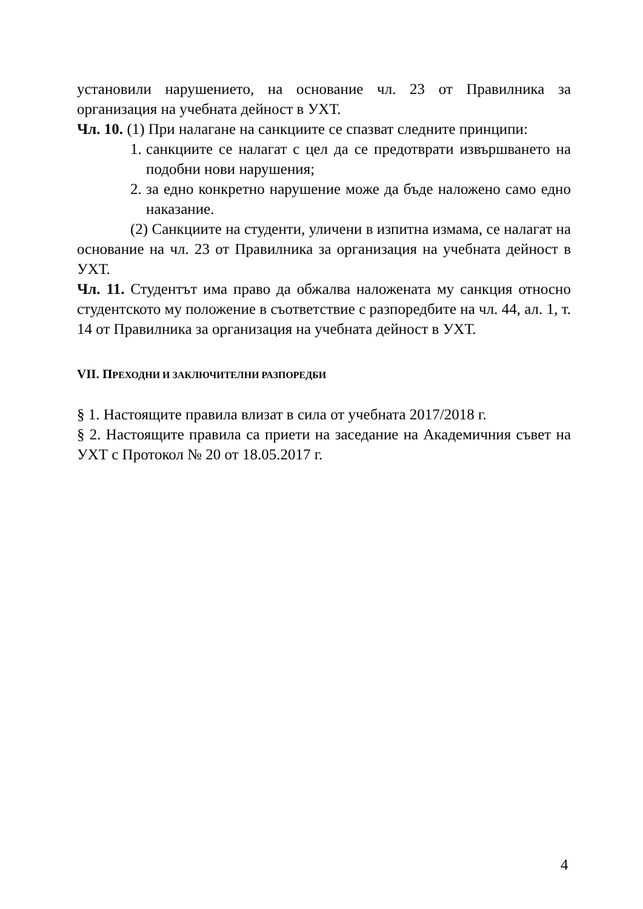установили нарушението, на основание чл. 23 от Правилника за организация на учебната дейност в УХТ.
Чл. 10. (1) При налагане на санкциите се спазват следните принципи:
1. санкциите се налагат с цел да се предотврати извършването на подобни нови нарушения;
2. за едно конкретно нарушение може да бъде наложено само едно наказание.
(2) Санкциите на студенти, уличени в изпитна измама, се налагат на основание на чл. 23 от Правилника за организация на учебната дейност в УХТ.
Чл. 11. Студентът има право да обжалва наложената му санкция относно студентското му положение в съответствие с разпоредбите на чл. 44, ал. 1, т. 14 от Правилника за организация на учебната дейност в УХТ.
VII. ПРЕХОДНИ И ЗАКЛЮЧИТЕЛНИ РАЗПОРЕДБИ
§ 1. Настоящите правила влизат в сила от учебната 2017/2018 г.
§ 2. Настоящите правила са приети на заседание на Академичния съвет на УХТ с Протокол № 20 от 18.05.2017 г.
4